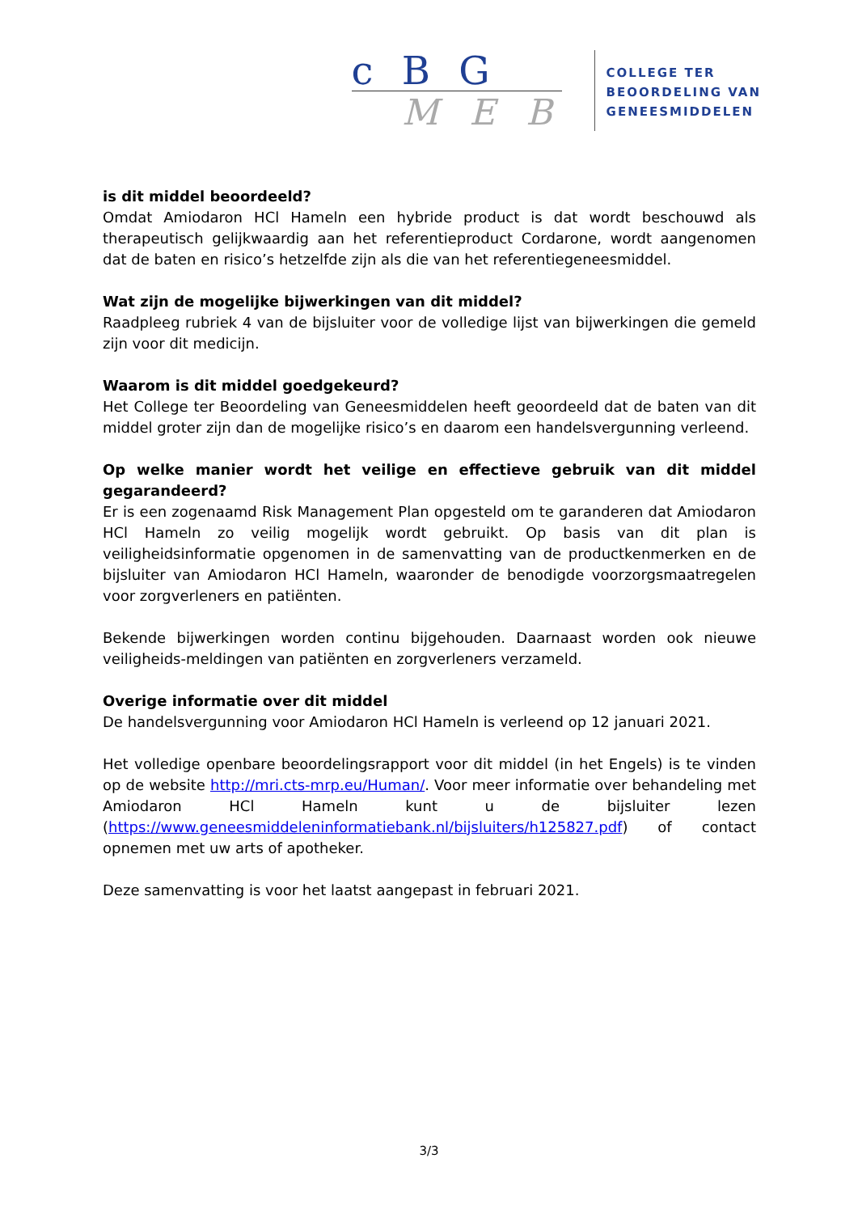c B G
M E B
COLLEGE TER
BEOORDELING VAN
GENEESMIDDELEN
is dit middel beoordeeld?
Omdat Amiodaron HCl Hameln een hybride product is dat wordt beschouwd als therapeutisch gelijkwaardig aan het referentieproduct Cordarone, wordt aangenomen dat de baten en risico’s hetzelfde zijn als die van het referentiegeneesmiddel.
Wat zijn de mogelijke bijwerkingen van dit middel?
Raadpleeg rubriek 4 van de bijsluiter voor de volledige lijst van bijwerkingen die gemeld zijn voor dit medicijn.
Waarom is dit middel goedgekeurd?
Het College ter Beoordeling van Geneesmiddelen heeft geoordeeld dat de baten van dit middel groter zijn dan de mogelijke risico’s en daarom een handelsvergunning verleend.
Op welke manier wordt het veilige en effectieve gebruik van dit middel gegarandeerd?
Er is een zogenaamd Risk Management Plan opgesteld om te garanderen dat Amiodaron HCl Hameln zo veilig mogelijk wordt gebruikt. Op basis van dit plan is veiligheidsinformatie opgenomen in de samenvatting van de productkenmerken en de bijsluiter van Amiodaron HCl Hameln, waaronder de benodigde voorzorgsmaatregelen voor zorgverleners en patiënten.
Bekende bijwerkingen worden continu bijgehouden. Daarnaast worden ook nieuwe veiligheids-meldingen van patiënten en zorgverleners verzameld.
Overige informatie over dit middel
De handelsvergunning voor Amiodaron HCl Hameln is verleend op 12 januari 2021.
Het volledige openbare beoordelingsrapport voor dit middel (in het Engels) is te vinden op de website http://mri.cts-mrp.eu/Human/. Voor meer informatie over behandeling met Amiodaron HCl Hameln kunt u de bijsluiter lezen (https://www.geneesmiddeleninformatiebank.nl/bijsluiters/h125827.pdf) of contact opnemen met uw arts of apotheker.
Deze samenvatting is voor het laatst aangepast in februari 2021.
3/3